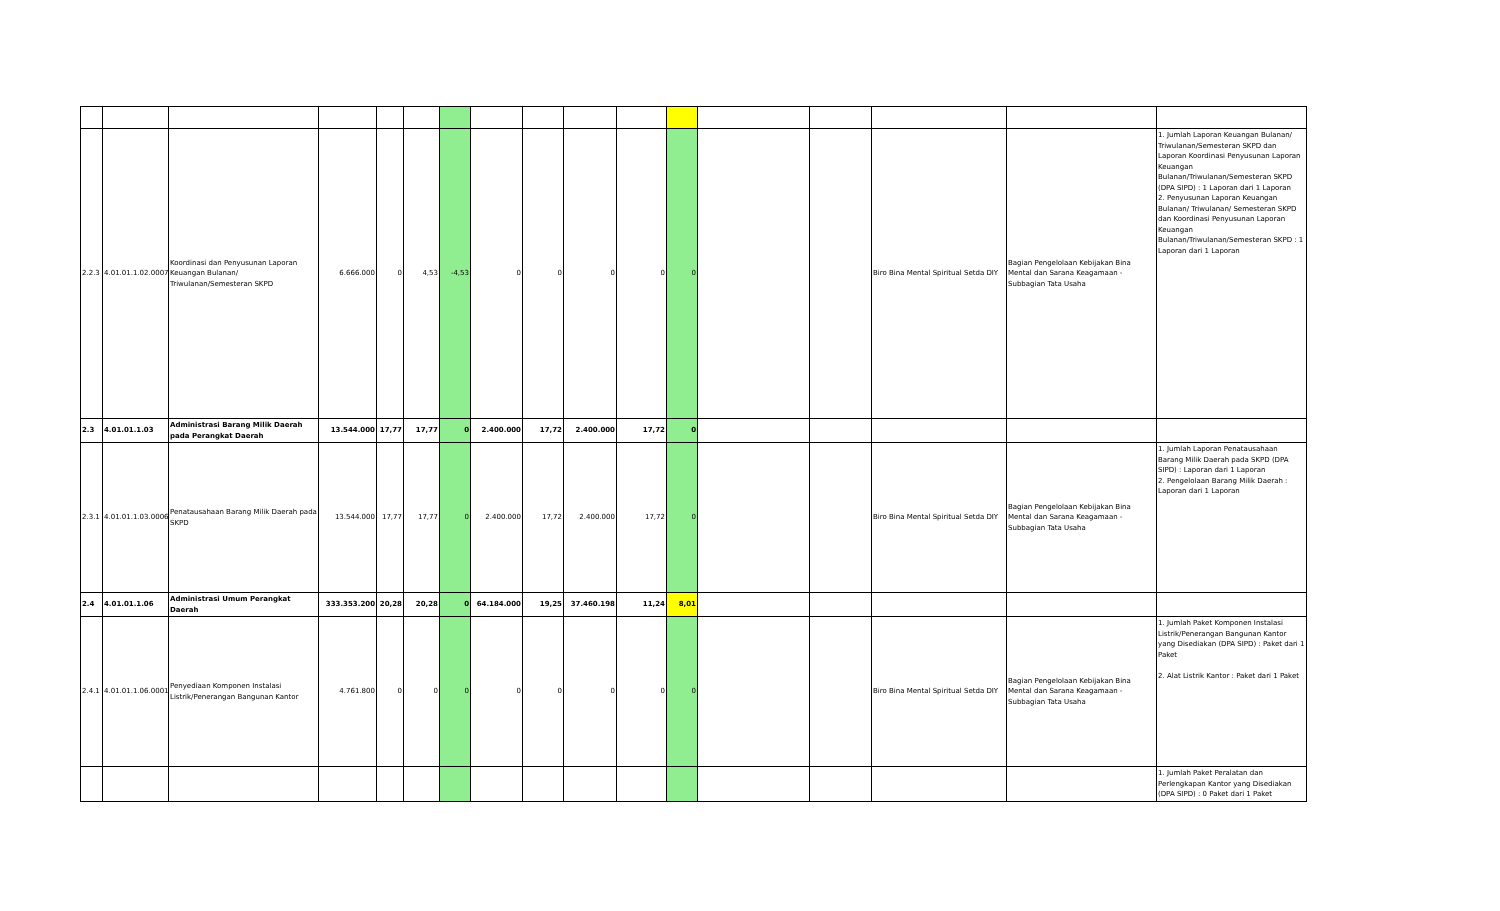| 2.2.3 | 4.01.01.1.02.0007 | Koordinasi dan Penyusunan Laporan Keuangan Bulanan/ Triwulanan/Semesteran SKPD | 6.666.000 | 0 | 4,53 | -4,53 | 0 | 0 | 0 | 0 | 0 | | | Biro Bina Mental Spiritual Setda DIY | Bagian Pengelolaan Kebijakan Bina Mental dan Sarana Keagamaan - Subbagian Tata Usaha | 1. Jumlah Laporan Keuangan Bulanan/ Triwulanan/Semesteran SKPD dan Laporan Koordinasi Penyusunan Laporan Keuangan Bulanan/Triwulanan/Semesteran SKPD (DPA SIPD) : 1 Laporan dari 1 Laporan 2. Penyusunan Laporan Keuangan Bulanan/ Triwulanan/ Semesteran SKPD dan Koordinasi Penyusunan Laporan Keuangan Bulanan/Triwulanan/Semesteran SKPD : 1 Laporan dari 1 Laporan |
| 2.3 | 4.01.01.1.03 | Administrasi Barang Milik Daerah pada Perangkat Daerah | 13.544.000 | 17,77 | 17,77 | 0 | 2.400.000 | 17,72 | 2.400.000 | 17,72 | 0 | | | | | |
| 2.3.1 | 4.01.01.1.03.0006 | Penatausahaan Barang Milik Daerah pada SKPD | 13.544.000 | 17,77 | 17,77 | 0 | 2.400.000 | 17,72 | 2.400.000 | 17,72 | 0 | | | Biro Bina Mental Spiritual Setda DIY | Bagian Pengelolaan Kebijakan Bina Mental dan Sarana Keagamaan - Subbagian Tata Usaha | 1. Jumlah Laporan Penatausahaan Barang Milik Daerah pada SKPD (DPA SIPD) : Laporan dari 1 Laporan 2. Pengelolaan Barang Milik Daerah : Laporan dari 1 Laporan |
| 2.4 | 4.01.01.1.06 | Administrasi Umum Perangkat Daerah | 333.353.200 | 20,28 | 20,28 | 0 | 64.184.000 | 19,25 | 37.460.198 | 11,24 | 8,01 | | | | | |
| 2.4.1 | 4.01.01.1.06.0001 | Penyediaan Komponen Instalasi Listrik/Penerangan Bangunan Kantor | 4.761.800 | 0 | 0 | 0 | 0 | 0 | 0 | 0 | 0 | | | Biro Bina Mental Spiritual Setda DIY | Bagian Pengelolaan Kebijakan Bina Mental dan Sarana Keagamaan - Subbagian Tata Usaha | 1. Jumlah Paket Komponen Instalasi Listrik/Penerangan Bangunan Kantor yang Disediakan (DPA SIPD) : Paket dari 1 Paket 2. Alat Listrik Kantor : Paket dari 1 Paket |
| | | | | | | | | | | | | | | | | 1. Jumlah Paket Peralatan dan Perlengkapan Kantor yang Disediakan (DPA SIPD) : 0 Paket dari 1 Paket |